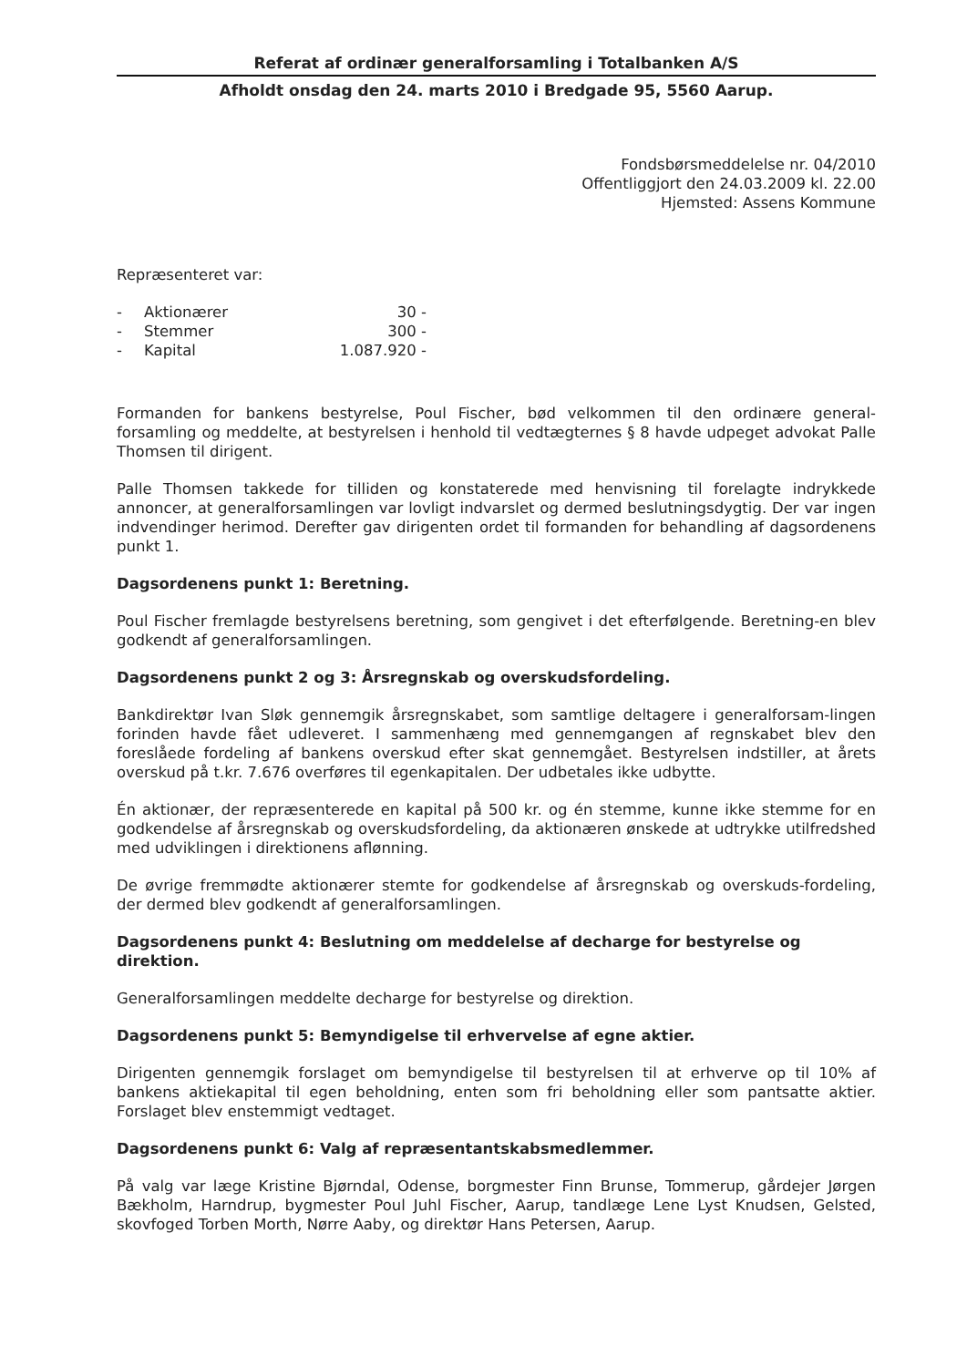Referat af ordinær generalforsamling i Totalbanken A/S
Afholdt onsdag den 24. marts 2010 i Bredgade 95, 5560 Aarup.
Fondsbørsmeddelelse nr. 04/2010
Offentliggjort den 24.03.2009 kl. 22.00
Hjemsted: Assens Kommune
Repræsenteret var:
| - | Aktionærer | 30 - |
| - | Stemmer | 300 - |
| - | Kapital | 1.087.920 - |
Formanden for bankens bestyrelse, Poul Fischer, bød velkommen til den ordinære general-forsamling og meddelte, at bestyrelsen i henhold til vedtægternes § 8 havde udpeget advokat Palle Thomsen til dirigent.
Palle Thomsen takkede for tilliden og konstaterede med henvisning til forelagte indrykkede annoncer, at generalforsamlingen var lovligt indvarslet og dermed beslutningsdygtig. Der var ingen indvendinger herimod. Derefter gav dirigenten ordet til formanden for behandling af dagsordenens punkt 1.
Dagsordenens punkt 1: Beretning.
Poul Fischer fremlagde bestyrelsens beretning, som gengivet i det efterfølgende. Beretning-en blev godkendt af generalforsamlingen.
Dagsordenens punkt 2 og 3: Årsregnskab og overskudsfordeling.
Bankdirektør Ivan Sløk gennemgik årsregnskabet, som samtlige deltagere i generalforsam-lingen forinden havde fået udleveret. I sammenhæng med gennemgangen af regnskabet blev den foreslåede fordeling af bankens overskud efter skat gennemgået. Bestyrelsen indstiller, at årets overskud på t.kr. 7.676 overføres til egenkapitalen. Der udbetales ikke udbytte.
Én aktionær, der repræsenterede en kapital på 500 kr. og én stemme, kunne ikke stemme for en godkendelse af årsregnskab og overskudsfordeling, da aktionæren ønskede at udtrykke utilfredshed med udviklingen i direktionens aflønning.
De øvrige fremmødte aktionærer stemte for godkendelse af årsregnskab og overskuds-fordeling, der dermed blev godkendt af generalforsamlingen.
Dagsordenens punkt 4: Beslutning om meddelelse af decharge for bestyrelse og direktion.
Generalforsamlingen meddelte decharge for bestyrelse og direktion.
Dagsordenens punkt 5: Bemyndigelse til erhvervelse af egne aktier.
Dirigenten gennemgik forslaget om bemyndigelse til bestyrelsen til at erhverve op til 10% af bankens aktiekapital til egen beholdning, enten som fri beholdning eller som pantsatte aktier. Forslaget blev enstemmigt vedtaget.
Dagsordenens punkt 6: Valg af repræsentantskabsmedlemmer.
På valg var læge Kristine Bjørndal, Odense, borgmester Finn Brunse, Tommerup, gårdejer Jørgen Bækholm, Harndrup, bygmester Poul Juhl Fischer, Aarup, tandlæge Lene Lyst Knudsen, Gelsted, skovfoged Torben Morth, Nørre Aaby, og direktør Hans Petersen, Aarup.